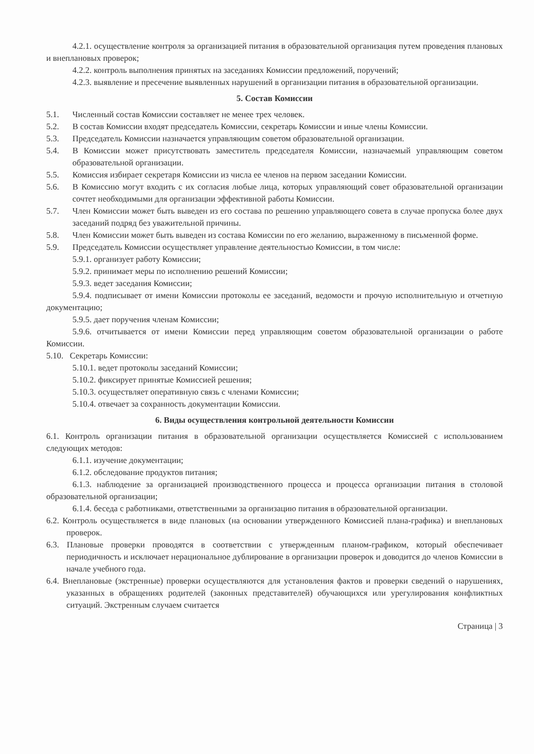4.2.1. осуществление контроля за организацией питания в образовательной организация путем проведения плановых и внеплановых проверок;
4.2.2. контроль выполнения принятых на заседаниях Комиссии предложений, поручений;
4.2.3. выявление и пресечение выявленных нарушений в организации питания в образовательной организации.
5. Состав Комиссии
5.1. Численный состав Комиссии составляет не менее трех человек.
5.2. В состав Комиссии входят председатель Комиссии, секретарь Комиссии и иные члены Комиссии.
5.3. Председатель Комиссии назначается управляющим советом образовательной организации.
5.4. В Комиссии может присутствовать заместитель председателя Комиссии, назначаемый управляющим советом образовательной организации.
5.5. Комиссия избирает секретаря Комиссии из числа ее членов на первом заседании Комиссии.
5.6. В Комиссию могут входить с их согласия любые лица, которых управляющий совет образовательной организации сочтет необходимыми для организации эффективной работы Комиссии.
5.7. Член Комиссии может быть выведен из его состава по решению управляющего совета в случае пропуска более двух заседаний подряд без уважительной причины.
5.8. Член Комиссии может быть выведен из состава Комиссии по его желанию, выраженному в письменной форме.
5.9. Председатель Комиссии осуществляет управление деятельностью Комиссии, в том числе:
5.9.1. организует работу Комиссии;
5.9.2. принимает меры по исполнению решений Комиссии;
5.9.3. ведет заседания Комиссии;
5.9.4. подписывает от имени Комиссии протоколы ее заседаний, ведомости и прочую исполнительную и отчетную документацию;
5.9.5. дает поручения членам Комиссии;
5.9.6. отчитывается от имени Комиссии перед управляющим советом образовательной организации о работе Комиссии.
5.10. Секретарь Комиссии:
5.10.1. ведет протоколы заседаний Комиссии;
5.10.2. фиксирует принятые Комиссией решения;
5.10.3. осуществляет оперативную связь с членами Комиссии;
5.10.4. отвечает за сохранность документации Комиссии.
6. Виды осуществления контрольной деятельности Комиссии
6.1. Контроль организации питания в образовательной организации осуществляется Комиссией с использованием следующих методов:
6.1.1. изучение документации;
6.1.2. обследование продуктов питания;
6.1.3. наблюдение за организацией производственного процесса и процесса организации питания в столовой образовательной организации;
6.1.4. беседа с работниками, ответственными за организацию питания в образовательной организации.
6.2. Контроль осуществляется в виде плановых (на основании утвержденного Комиссией плана-графика) и внеплановых проверок.
6.3. Плановые проверки проводятся в соответствии с утвержденным планом-графиком, который обеспечивает периодичность и исключает нерациональное дублирование в организации проверок и доводится до членов Комиссии в начале учебного года.
6.4. Внеплановые (экстренные) проверки осуществляются для установления фактов и проверки сведений о нарушениях, указанных в обращениях родителей (законных представителей) обучающихся или урегулирования конфликтных ситуаций. Экстренным случаем считается
Страница | 3